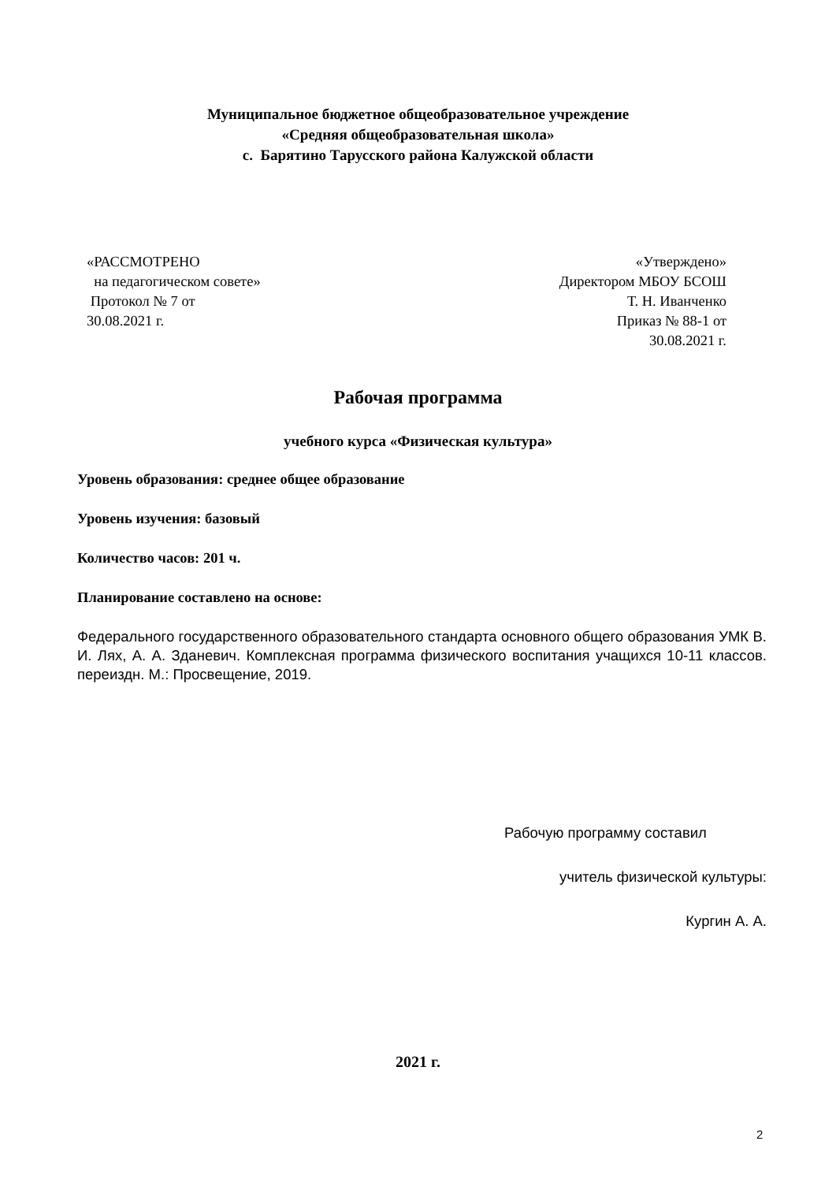Муниципальное бюджетное общеобразовательное учреждение
«Средняя общеобразовательная школа»
с. Барятино Тарусского района Калужской области
«РАССМОТРЕНО
на педагогическом совете»
Протокол № 7 от
30.08.2021 г.
«Утверждено»
Директором МБОУ БСОШ
Т. Н. Иванченко
Приказ № 88-1 от
30.08.2021 г.
Рабочая программа
учебного курса «Физическая культура»
Уровень образования: среднее общее образование
Уровень изучения: базовый
Количество часов: 201 ч.
Планирование составлено на основе:
Федерального государственного образовательного стандарта основного общего образования УМК В. И. Лях, А. А. Зданевич. Комплексная программа физического воспитания учащихся 10-11 классов. переиздн. М.: Просвещение, 2019.
Рабочую программу составил
учитель физической культуры:
Кургин А. А.
2021 г.
2